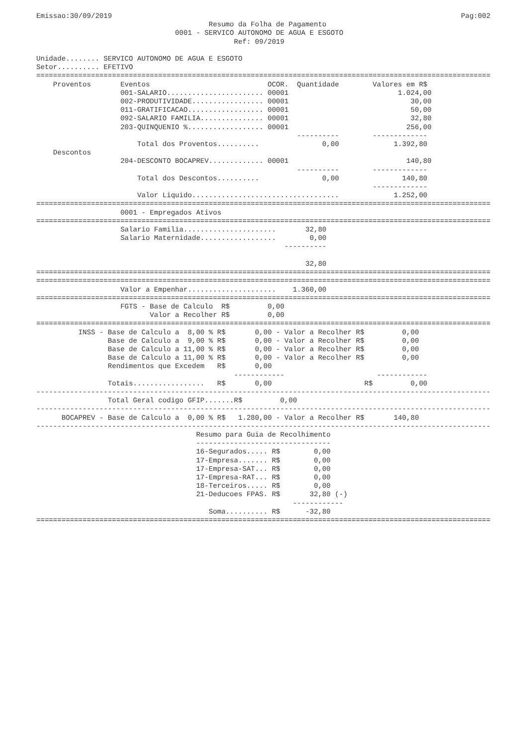Emissao:30/09/2019                                                                                   Pag:002
                                         Resumo da Folha de Pagamento
                                 0001 - SERVICO AUTONOMO DE AGUA E ESGOTO
                                               Ref: 09/2019

Unidade........ SERVICO AUTONOMO DE AGUA E ESGOTO
Setor.......... EFETIVO
============================================================================================================
    Proventos       Eventos                            OCOR.  Quantidade        Valores em R$
                    001-SALARIO....................... 00001                          1.024,00
                    002-PRODUTIVIDADE................. 00001                             30,00
                    011-GRATIFICACAO.................. 00001                             50,00
                    092-SALARIO FAMILIA............... 00001                             32,80
                    203-QUINQUENIO %.................. 00001                            256,00
                                                              ----------        -------------
                        Total dos Proventos..........               0,00             1.392,80
    Descontos
                    204-DESCONTO BOCAPREV............. 00001                            140,80
                                                              ----------        -------------
                        Total dos Descontos..........               0,00               140,80
                                                                                -------------
                        Valor Liquido...................................             1.252,00
============================================================================================================
                    0001 - Empregados Ativos
============================================================================================================
                    Salario Familia......................       32,80
                    Salario Maternidade..................        0,00
                                                           ----------

                                                                32,80
============================================================================================================
============================================================================================================
                    Valor a Empenhar.....................    1.360,00
============================================================================================================
                    FGTS - Base de Calculo  R$         0,00
                           Valor a Recolher R$         0,00
============================================================================================================
          INSS - Base de Calculo a  8,00 % R$       0,00 - Valor a Recolher R$         0,00
                 Base de Calculo a  9,00 % R$       0,00 - Valor a Recolher R$         0,00
                 Base de Calculo a 11,00 % R$       0,00 - Valor a Recolher R$         0,00
                 Base de Calculo a 11,00 % R$       0,00 - Valor a Recolher R$         0,00
                 Rendimentos que Excedem   R$       0,00
                                               ------------                      ------------
                 Totais.................   R$       0,00                      R$         0,00
------------------------------------------------------------------------------------------------------------
                 Total Geral codigo GFIP.......R$         0,00
------------------------------------------------------------------------------------------------------------
      BOCAPREV - Base de Calculo a  0,00 % R$   1.280,00 - Valor a Recolher R$       140,80
------------------------------------------------------------------------------------------------------------
                                      Resumo para Guia de Recolhimento
                                      --------------------------------
                                      16-Segurados..... R$        0,00
                                      17-Empresa....... R$        0,00
                                      17-Empresa-SAT... R$        0,00
                                      17-Empresa-RAT... R$        0,00
                                      18-Terceiros..... R$        0,00
                                      21-Deducoes FPAS. R$       32,80 (-)
                                                             ------------
                                         Soma.......... R$      -32,80
============================================================================================================